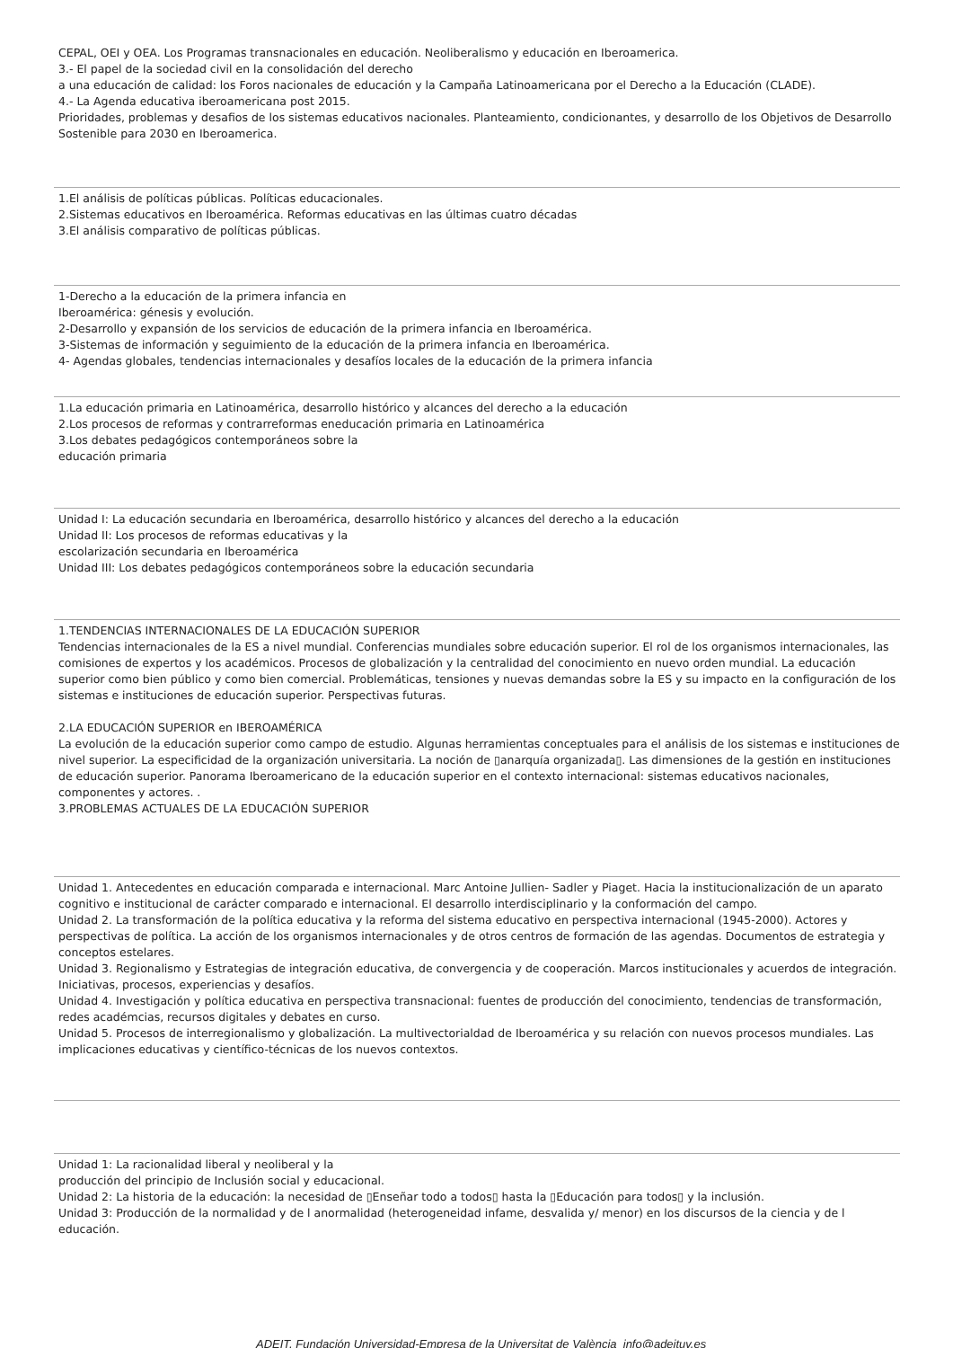CEPAL, OEI y OEA. Los Programas transnacionales en educación. Neoliberalismo y educación en Iberoamerica.
3.- El papel de la sociedad civil en la consolidación del derecho
a una educación de calidad: los Foros nacionales de educación y la Campaña Latinoamericana por el Derecho a la Educación (CLADE).
4.- La Agenda educativa iberoamericana post 2015.
Prioridades, problemas y desafios de los sistemas educativos nacionales. Planteamiento, condicionantes, y desarrollo de los Objetivos de Desarrollo Sostenible para 2030 en Iberoamerica.
1.El análisis de políticas públicas. Políticas educacionales.
2.Sistemas educativos en Iberoamérica. Reformas educativas en las últimas cuatro décadas
3.El análisis comparativo de políticas públicas.
1-Derecho a la educación de la primera infancia en
Iberoamérica: génesis y evolución.
2-Desarrollo y expansión de los servicios de educación de la primera infancia en Iberoamérica.
3-Sistemas de información y seguimiento de la educación de la primera infancia en Iberoamérica.
4- Agendas globales, tendencias internacionales y desafíos locales de la educación de la primera infancia
1.La educación primaria en Latinoamérica, desarrollo histórico y alcances del derecho a la educación
2.Los procesos de reformas y contrarreformas eneducación primaria en Latinoamérica
3.Los debates pedagógicos contemporáneos sobre la
educación primaria
Unidad I: La educación secundaria en Iberoamérica, desarrollo histórico y alcances del derecho a la educación
Unidad II: Los procesos de reformas educativas y la
escolarización secundaria en Iberoamérica
Unidad III: Los debates pedagógicos contemporáneos sobre la educación secundaria
1.TENDENCIAS INTERNACIONALES DE LA EDUCACIÓN SUPERIOR
Tendencias internacionales de la ES a nivel mundial. Conferencias mundiales sobre educación superior. El rol de los organismos internacionales, las comisiones de expertos y los académicos. Procesos de globalización y la centralidad del conocimiento en nuevo orden mundial. La educación superior como bien público y como bien comercial. Problemáticas, tensiones y nuevas demandas sobre la ES y su impacto en la configuración de los sistemas e instituciones de educación superior. Perspectivas futuras.
2.LA EDUCACIÓN SUPERIOR en IBEROAMÉRICA
La evolución de la educación superior como campo de estudio. Algunas herramientas conceptuales para el análisis de los sistemas e instituciones de nivel superior. La especificidad de la organización universitaria. La noción de ▯anarquía organizada▯. Las dimensiones de la gestión en instituciones de educación superior. Panorama Iberoamericano de la educación superior en el contexto internacional: sistemas educativos nacionales, componentes y actores. .
3.PROBLEMAS ACTUALES DE LA EDUCACIÓN SUPERIOR
Unidad 1. Antecedentes en educación comparada e internacional. Marc Antoine Jullien- Sadler y Piaget. Hacia la institucionalización de un aparato cognitivo e institucional de carácter comparado e internacional. El desarrollo interdisciplinario y la conformación del campo.
Unidad 2. La transformación de la política educativa y la reforma del sistema educativo en perspectiva internacional (1945-2000). Actores y perspectivas de política. La acción de los organismos internacionales y de otros centros de formación de las agendas. Documentos de estrategia y conceptos estelares.
Unidad 3. Regionalismo y Estrategias de integración educativa, de convergencia y de cooperación. Marcos institucionales y acuerdos de integración. Iniciativas, procesos, experiencias y desafíos.
Unidad 4. Investigación y política educativa en perspectiva transnacional: fuentes de producción del conocimiento, tendencias de transformación, redes académcias, recursos digitales y debates en curso.
Unidad 5. Procesos de interregionalismo y globalización. La multivectorialdad de Iberoamérica y su relación con nuevos procesos mundiales. Las implicaciones educativas y científico-técnicas de los nuevos contextos.
Unidad 1: La racionalidad liberal y neoliberal y la
producción del principio de Inclusión social y educacional.
Unidad 2: La historia de la educación: la necesidad de ▯Enseñar todo a todos▯ hasta la ▯Educación para todos▯ y la inclusión.
Unidad 3: Producción de la normalidad y de l anormalidad (heterogeneidad infame, desvalida y/ menor) en los discursos de la ciencia y de l educación.
ADEIT, Fundación Universidad-Empresa de la Universitat de València info@adeituv.es